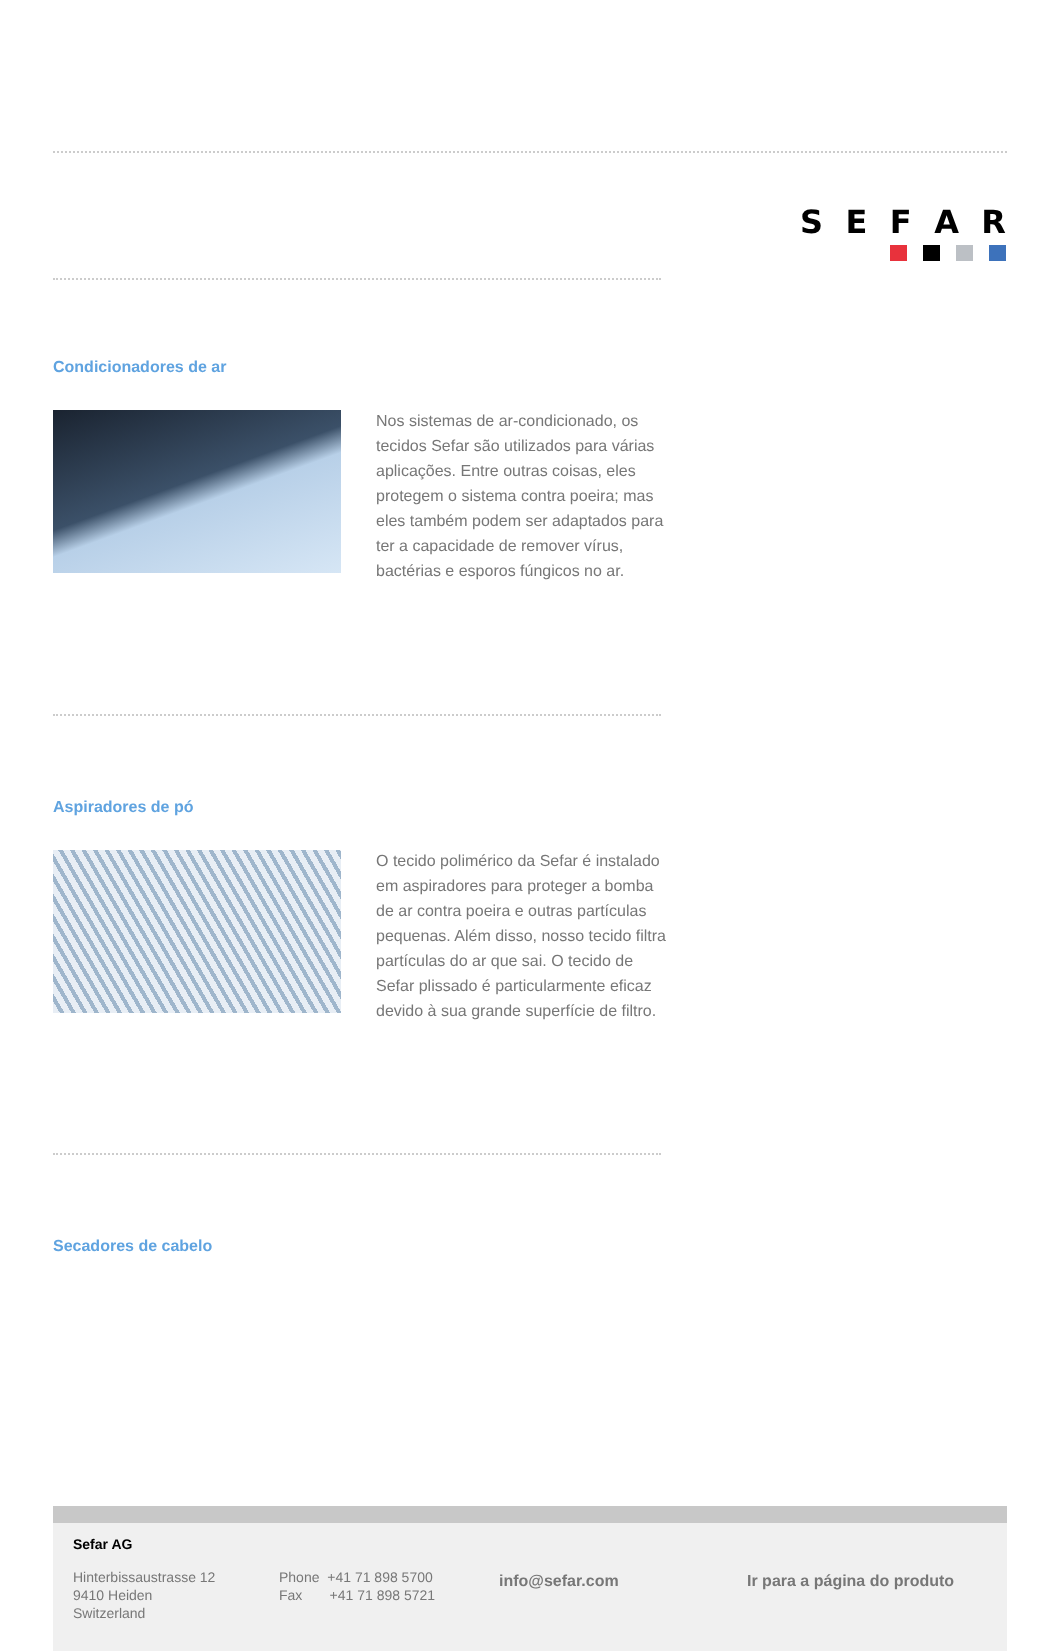SEFAR
Condicionadores de ar
Nos sistemas de ar-condicionado, os tecidos Sefar são utilizados para várias aplicações. Entre outras coisas, eles protegem o sistema contra poeira; mas eles também podem ser adaptados para ter a capacidade de remover vírus, bactérias e esporos fúngicos no ar.
Aspiradores de pó
O tecido polimérico da Sefar é instalado em aspiradores para proteger a bomba de ar contra poeira e outras partículas pequenas. Além disso, nosso tecido filtra partículas do ar que sai. O tecido de Sefar plissado é particularmente eficaz devido à sua grande superfície de filtro.
Secadores de cabelo
Sefar AG
Hinterbissaustrasse 12
9410 Heiden
Switzerland
Phone +41 71 898 5700
Fax +41 71 898 5721
info@sefar.com Ir para a página do produto